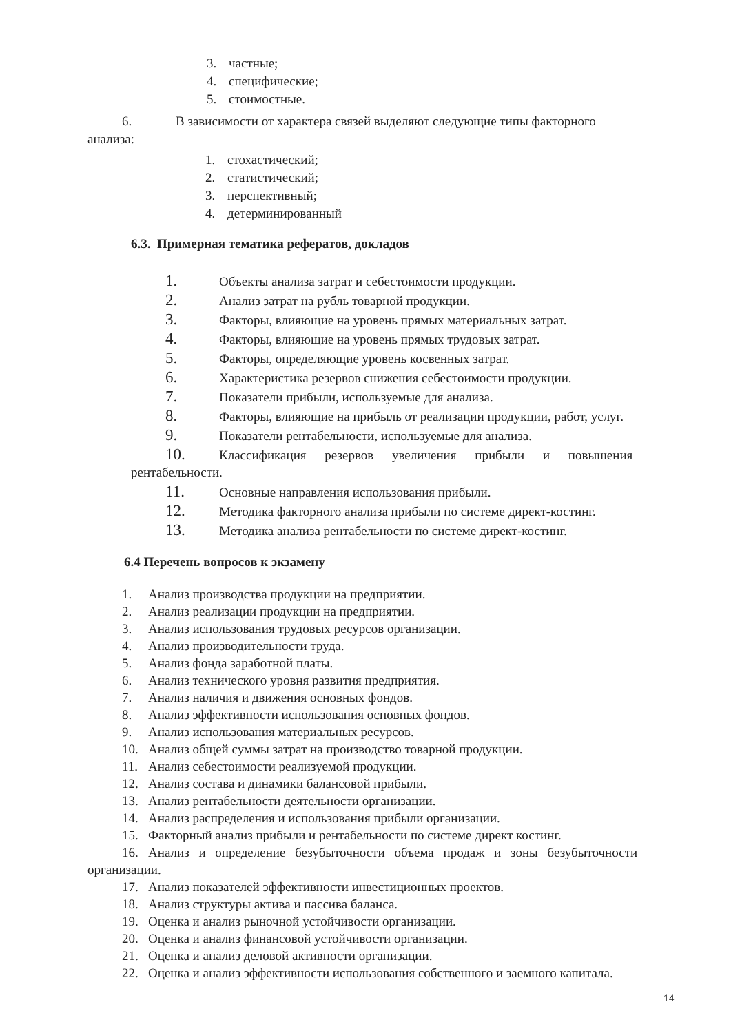3. частные;
4. специфические;
5. стоимостные.
6. В зависимости от характера связей выделяют следующие типы факторного
анализа:
1. стохастический;
2. статистический;
3. перспективный;
4. детерминированный
6.3. Примерная тематика рефератов, докладов
1. Объекты анализа затрат и себестоимости продукции.
2. Анализ затрат на рубль товарной продукции.
3. Факторы, влияющие на уровень прямых материальных затрат.
4. Факторы, влияющие на уровень прямых трудовых затрат.
5. Факторы, определяющие уровень косвенных затрат.
6. Характеристика резервов снижения себестоимости продукции.
7. Показатели прибыли, используемые для анализа.
8. Факторы, влияющие на прибыль от реализации продукции, работ, услуг.
9. Показатели рентабельности, используемые для анализа.
10. Классификация резервов увеличения прибыли и повышения
рентабельности.
11. Основные направления использования прибыли.
12. Методика факторного анализа прибыли по системе директ-костинг.
13. Методика анализа рентабельности по системе директ-костинг.
6.4 Перечень вопросов к экзамену
1. Анализ производства продукции на предприятии.
2. Анализ реализации продукции на предприятии.
3. Анализ использования трудовых ресурсов организации.
4. Анализ производительности труда.
5. Анализ фонда заработной платы.
6. Анализ технического уровня развития предприятия.
7. Анализ наличия и движения основных фондов.
8. Анализ эффективности использования основных фондов.
9. Анализ использования материальных ресурсов.
10. Анализ общей суммы затрат на производство товарной продукции.
11. Анализ себестоимости реализуемой продукции.
12. Анализ состава и динамики балансовой прибыли.
13. Анализ рентабельности деятельности организации.
14. Анализ распределения и использования прибыли организации.
15. Факторный анализ прибыли и рентабельности по системе директ костинг.
16. Анализ и определение безубыточности объема продаж и зоны безубыточности
организации.
17. Анализ показателей эффективности инвестиционных проектов.
18. Анализ структуры актива и пассива баланса.
19. Оценка и анализ рыночной устойчивости организации.
20. Оценка и анализ финансовой устойчивости организации.
21. Оценка и анализ деловой активности организации.
22. Оценка и анализ эффективности использования собственного и заемного капитала.
14